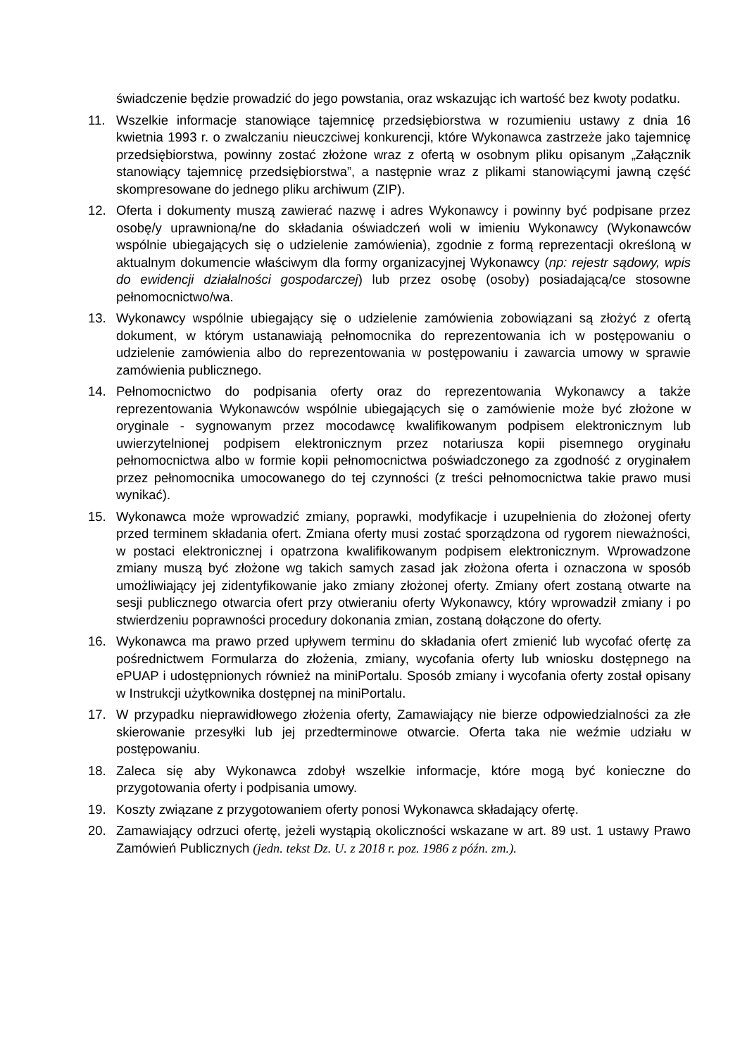świadczenie będzie prowadzić do jego powstania, oraz wskazując ich wartość bez kwoty podatku.
11. Wszelkie informacje stanowiące tajemnicę przedsiębiorstwa w rozumieniu ustawy z dnia 16 kwietnia 1993 r. o zwalczaniu nieuczciwej konkurencji, które Wykonawca zastrzeże jako tajemnicę przedsiębiorstwa, powinny zostać złożone wraz z ofertą w osobnym pliku opisanym „Załącznik stanowiący tajemnicę przedsiębiorstwa”, a następnie wraz z plikami stanowiącymi jawną część skompresowane do jednego pliku archiwum (ZIP).
12. Oferta i dokumenty muszą zawierać nazwę i adres Wykonawcy i powinny być podpisane przez osobę/y uprawnioną/ne do składania oświadczeń woli w imieniu Wykonawcy (Wykonawców wspólnie ubiegających się o udzielenie zamówienia), zgodnie z formą reprezentacji określoną w aktualnym dokumencie właściwym dla formy organizacyjnej Wykonawcy (np: rejestr sądowy, wpis do ewidencji działalności gospodarczej) lub przez osobę (osoby) posiadającą/ce stosowne pełnomocnictwo/wa.
13. Wykonawcy wspólnie ubiegający się o udzielenie zamówienia zobowiązani są złożyć z ofertą dokument, w którym ustanawiają pełnomocnika do reprezentowania ich w postępowaniu o udzielenie zamówienia albo do reprezentowania w postępowaniu i zawarcia umowy w sprawie zamówienia publicznego.
14. Pełnomocnictwo do podpisania oferty oraz do reprezentowania Wykonawcy a także reprezentowania Wykonawców wspólnie ubiegających się o zamówienie może być złożone w oryginale - sygnowanym przez mocodawcę kwalifikowanym podpisem elektronicznym lub uwierzytelnionej podpisem elektronicznym przez notariusza kopii pisemnego oryginału pełnomocnictwa albo w formie kopii pełnomocnictwa poświadczonego za zgodność z oryginałem przez pełnomocnika umocowanego do tej czynności (z treści pełnomocnictwa takie prawo musi wynikać).
15. Wykonawca może wprowadzić zmiany, poprawki, modyfikacje i uzupełnienia do złożonej oferty przed terminem składania ofert. Zmiana oferty musi zostać sporządzona od rygorem nieważności, w postaci elektronicznej i opatrzona kwalifikowanym podpisem elektronicznym. Wprowadzone zmiany muszą być złożone wg takich samych zasad jak złożona oferta i oznaczona w sposób umożliwiający jej zidentyfikowanie jako zmiany złożonej oferty. Zmiany ofert zostaną otwarte na sesji publicznego otwarcia ofert przy otwieraniu oferty Wykonawcy, który wprowadził zmiany i po stwierdzeniu poprawności procedury dokonania zmian, zostaną dołączone do oferty.
16. Wykonawca ma prawo przed upływem terminu do składania ofert zmienić lub wycofać ofertę za pośrednictwem Formularza do złożenia, zmiany, wycofania oferty lub wniosku dostępnego na ePUAP i udostępnionych również na miniPortalu. Sposób zmiany i wycofania oferty został opisany w Instrukcji użytkownika dostępnej na miniPortalu.
17. W przypadku nieprawidłowego złożenia oferty, Zamawiający nie bierze odpowiedzialności za złe skierowanie przesyłki lub jej przedterminowe otwarcie. Oferta taka nie weźmie udziału w postępowaniu.
18. Zaleca się aby Wykonawca zdobył wszelkie informacje, które mogą być konieczne do przygotowania oferty i podpisania umowy.
19. Koszty związane z przygotowaniem oferty ponosi Wykonawca składający ofertę.
20. Zamawiający odrzuci ofertę, jeżeli wystąpią okoliczności wskazane w art. 89 ust. 1 ustawy Prawo Zamówień Publicznych (jedn. tekst Dz. U. z 2018 r. poz. 1986 z późn. zm.).